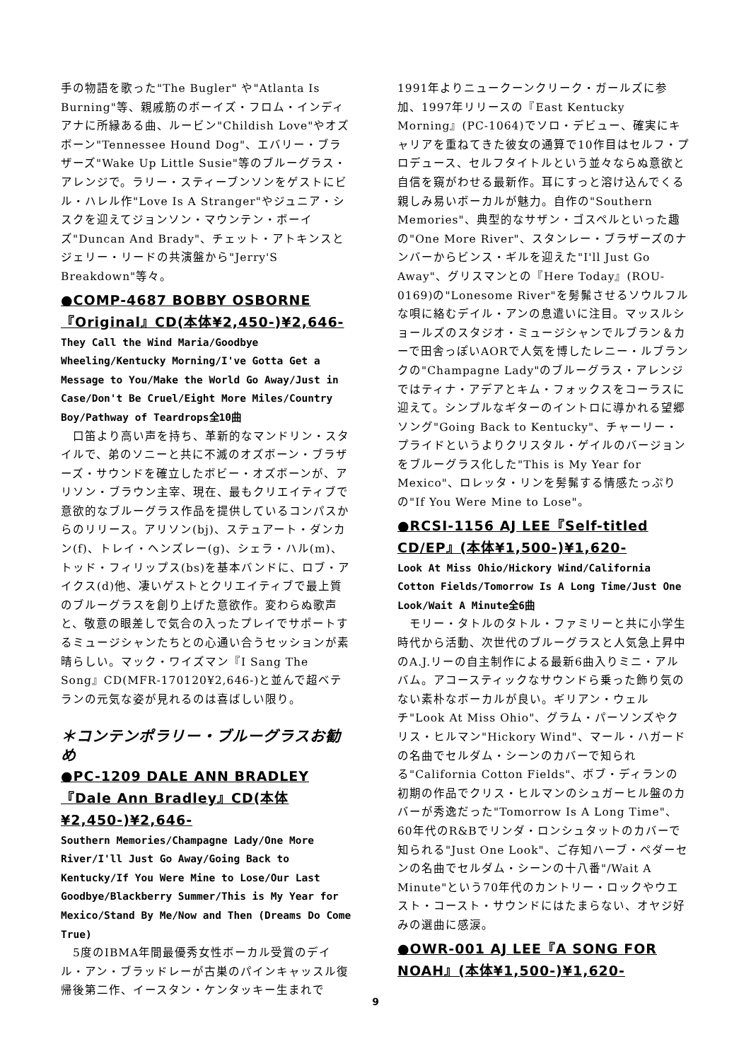手の物語を歌った"The Bugler" や"Atlanta Is Burning"等、親戚筋のボーイズ・フロム・インディアナに所縁ある曲、ルービン"Childish Love"やオズボーン"Tennessee Hound Dog"、エバリー・ブラザーズ"Wake Up Little Susie"等のブルーグラス・アレンジで。ラリー・スティーブンソンをゲストにビル・ハレル作"Love Is A Stranger"やジュニア・シスクを迎えてジョンソン・マウンテン・ボーイズ"Duncan And Brady"、チェット・アトキンスとジェリー・リードの共演盤から"Jerry'S Breakdown"等々。
●COMP-4687 BOBBY OSBORNE 『Original』CD(本体¥2,450-)¥2,646-
They Call the Wind Maria/Goodbye Wheeling/Kentucky Morning/I've Gotta Get a Message to You/Make the World Go Away/Just in Case/Don't Be Cruel/Eight More Miles/Country Boy/Pathway of Teardrops全10曲
　口笛より高い声を持ち、革新的なマンドリン・スタイルで、弟のソニーと共に不滅のオズボーン・ブラザーズ・サウンドを確立したボビー・オズボーンが、アリソン・ブラウン主宰、現在、最もクリエイティブで意欲的なブルーグラス作品を提供しているコンパスからのリリース。アリソン(bj)、ステュアート・ダンカン(f)、トレイ・ヘンズレー(g)、シェラ・ハル(m)、トッド・フィリップス(bs)を基本バンドに、ロブ・アイクス(d)他、凄いゲストとクリエイティブで最上質のブルーグラスを創り上げた意欲作。変わらぬ歌声と、敬意の眼差しで気合の入ったプレイでサポートするミュージシャンたちとの心通い合うセッションが素晴らしい。マック・ワイズマン『I Sang The Song』CD(MFR-170120¥2,646-)と並んで超ベテランの元気な姿が見れるのは喜ばしい限り。
＊コンテンポラリー・ブルーグラスお勧め
●PC-1209 DALE ANN BRADLEY 『Dale Ann Bradley』CD(本体¥2,450-)¥2,646-
Southern Memories/Champagne Lady/One More River/I'll Just Go Away/Going Back to Kentucky/If You Were Mine to Lose/Our Last Goodbye/Blackberry Summer/This is My Year for Mexico/Stand By Me/Now and Then (Dreams Do Come True)
　5度のIBMA年間最優秀女性ボーカル受賞のデイル・アン・ブラッドレーが古巣のパインキャッスル復帰後第二作、イースタン・ケンタッキー生まれで
1991年よりニュークーンクリーク・ガールズに参加、1997年リリースの『East Kentucky Morning』(PC-1064)でソロ・デビュー、確実にキャリアを重ねてきた彼女の通算で10作目はセルフ・プロデュース、セルフタイトルという並々ならぬ意欲と自信を窺がわせる最新作。耳にすっと溶け込んでくる親しみ易いボーカルが魅力。自作の"Southern Memories"、典型的なサザン・ゴスペルといった趣の"One More River"、スタンレー・ブラザーズのナンバーからビンス・ギルを迎えた"I'll Just Go Away"、グリスマンとの『Here Today』(ROU-0169)の"Lonesome River"を髣髴させるソウルフルな唄に絡むデイル・アンの息遣いに注目。マッスルショールズのスタジオ・ミュージシャンでルブラン＆カーで田舎っぽいAORで人気を博したレニー・ルブランクの"Champagne Lady"のブルーグラス・アレンジではティナ・アデアとキム・フォックスをコーラスに迎えて。シンプルなギターのイントロに導かれる望郷ソング"Going Back to Kentucky"、チャーリー・プライドというよりクリスタル・ゲイルのバージョンをブルーグラス化した"This is My Year for Mexico"、ロレッタ・リンを髣髴する情感たっぷりの"If You Were Mine to Lose"。
●RCSI-1156 AJ LEE『Self-titled CD/EP』(本体¥1,500-)¥1,620-
Look At Miss Ohio/Hickory Wind/California Cotton Fields/Tomorrow Is A Long Time/Just One Look/Wait A Minute全6曲
　モリー・タトルのタトル・ファミリーと共に小学生時代から活動、次世代のブルーグラスと人気急上昇中のA.J.リーの自主制作による最新6曲入りミニ・アルバム。アコースティックなサウンドら乗った飾り気のない素朴なボーカルが良い。ギリアン・ウェルチ"Look At Miss Ohio"、グラム・パーソンズやクリス・ヒルマン"Hickory Wind"、マール・ハガードの名曲でセルダム・シーンのカバーで知られる"California Cotton Fields"、ボブ・ディランの初期の作品でクリス・ヒルマンのシュガーヒル盤のカバーが秀逸だった"Tomorrow Is A Long Time"、60年代のR&Bでリンダ・ロンシュタットのカバーで知られる"Just One Look"、ご存知ハーブ・ペダーセンの名曲でセルダム・シーンの十八番"/Wait A Minute"という70年代のカントリー・ロックやウエスト・コースト・サウンドにはたまらない、オヤジ好みの選曲に感涙。
●OWR-001 AJ LEE『A SONG FOR NOAH』(本体¥1,500-)¥1,620-
9